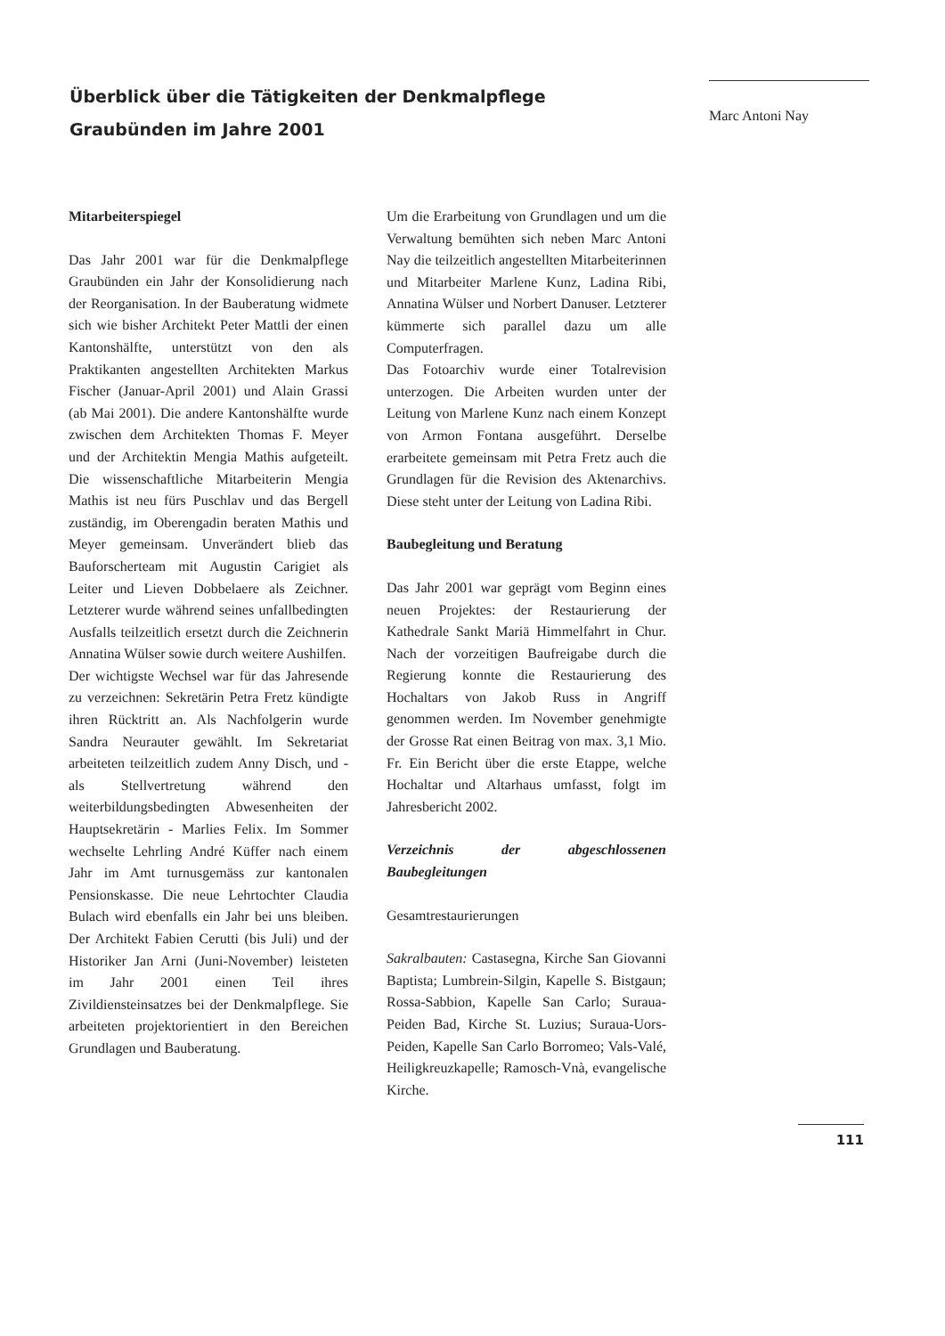Überblick über die Tätigkeiten der Denkmalpflege Graubünden im Jahre 2001
Marc Antoni Nay
Mitarbeiterspiegel
Das Jahr 2001 war für die Denkmalpflege Graubünden ein Jahr der Konsolidierung nach der Reorganisation. In der Bauberatung widmete sich wie bisher Architekt Peter Mattli der einen Kantonshälfte, unterstützt von den als Praktikanten angestellten Architekten Markus Fischer (Januar-April 2001) und Alain Grassi (ab Mai 2001). Die andere Kantonshälfte wurde zwischen dem Architekten Thomas F. Meyer und der Architektin Mengia Mathis aufgeteilt. Die wissenschaftliche Mitarbeiterin Mengia Mathis ist neu fürs Puschlav und das Bergell zuständig, im Oberengadin beraten Mathis und Meyer gemeinsam. Unverändert blieb das Bauforscherteam mit Augustin Carigiet als Leiter und Lieven Dobbelaere als Zeichner. Letzterer wurde während seines unfallbedingten Ausfalls teilzeitlich ersetzt durch die Zeichnerin Annatina Wülser sowie durch weitere Aushilfen.
Der wichtigste Wechsel war für das Jahresende zu verzeichnen: Sekretärin Petra Fretz kündigte ihren Rücktritt an. Als Nachfolgerin wurde Sandra Neurauter gewählt. Im Sekretariat arbeiteten teilzeitlich zudem Anny Disch, und - als Stellvertretung während den weiterbildungsbedingten Abwesenheiten der Hauptsekretärin - Marlies Felix. Im Sommer wechselte Lehrling André Küffer nach einem Jahr im Amt turnusgemäss zur kantonalen Pensionskasse. Die neue Lehrtochter Claudia Bulach wird ebenfalls ein Jahr bei uns bleiben. Der Architekt Fabien Cerutti (bis Juli) und der Historiker Jan Arni (Juni-November) leisteten im Jahr 2001 einen Teil ihres Zivildiensteinsatzes bei der Denkmalpflege. Sie arbeiteten projektorientiert in den Bereichen Grundlagen und Bauberatung.
Um die Erarbeitung von Grundlagen und um die Verwaltung bemühten sich neben Marc Antoni Nay die teilzeitlich angestellten Mitarbeiterinnen und Mitarbeiter Marlene Kunz, Ladina Ribi, Annatina Wülser und Norbert Danuser. Letzterer kümmerte sich parallel dazu um alle Computerfragen.
Das Fotoarchiv wurde einer Totalrevision unterzogen. Die Arbeiten wurden unter der Leitung von Marlene Kunz nach einem Konzept von Armon Fontana ausgeführt. Derselbe erarbeitete gemeinsam mit Petra Fretz auch die Grundlagen für die Revision des Aktenarchivs. Diese steht unter der Leitung von Ladina Ribi.
Baubegleitung und Beratung
Das Jahr 2001 war geprägt vom Beginn eines neuen Projektes: der Restaurierung der Kathedrale Sankt Mariä Himmelfahrt in Chur. Nach der vorzeitigen Baufreigabe durch die Regierung konnte die Restaurierung des Hochaltars von Jakob Russ in Angriff genommen werden. Im November genehmigte der Grosse Rat einen Beitrag von max. 3,1 Mio. Fr. Ein Bericht über die erste Etappe, welche Hochaltar und Altarhaus umfasst, folgt im Jahresbericht 2002.
Verzeichnis der abgeschlossenen Baubegleitungen
Gesamtrestaurierungen
Sakralbauten: Castasegna, Kirche San Giovanni Baptista; Lumbrein-Silgin, Kapelle S. Bistgaun; Rossa-Sabbion, Kapelle San Carlo; Suraua-Peiden Bad, Kirche St. Luzius; Suraua-Uors-Peiden, Kapelle San Carlo Borromeo; Vals-Valé, Heiligkreuzkapelle; Ramosch-Vnà, evangelische Kirche.
111